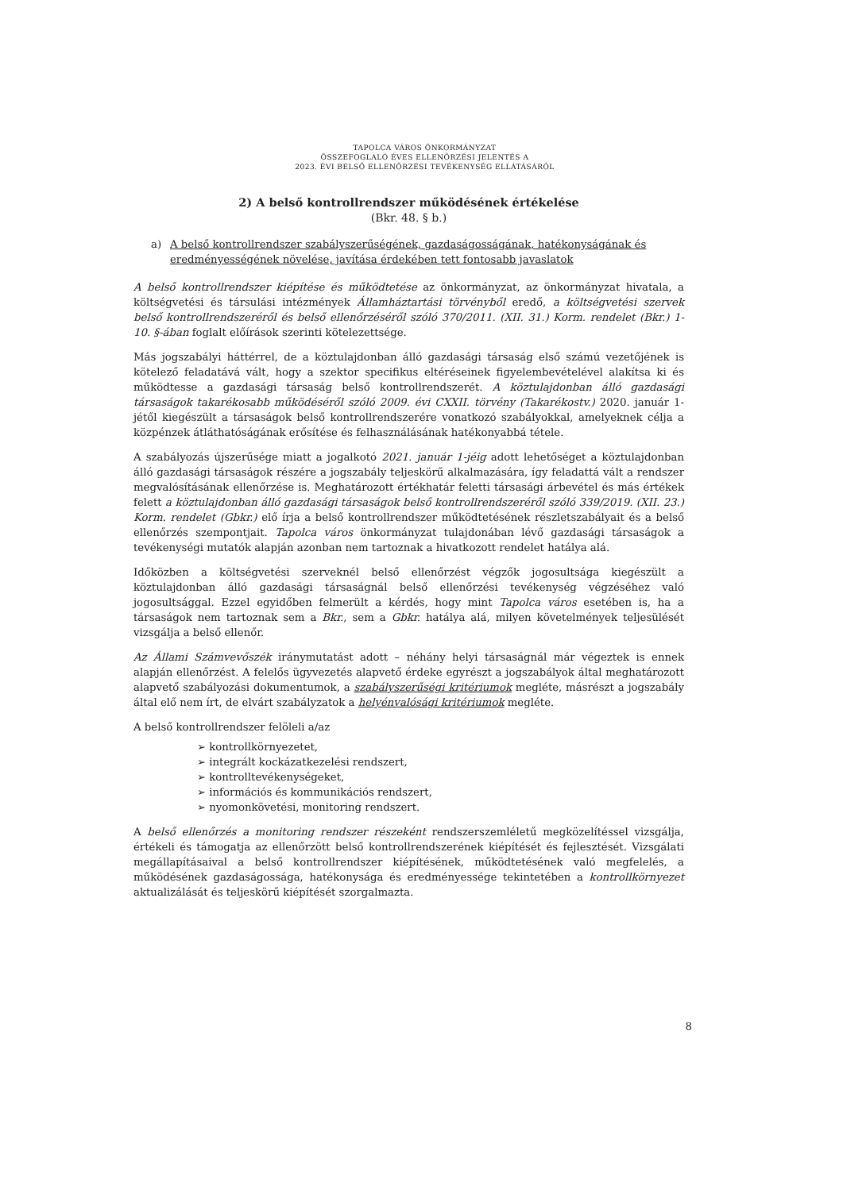TAPOLCA VÁROS ÖNKORMÁNYZAT
ÖSSZEFOGLALÓ ÉVES ELLENŐRZÉSI JELENTÉS A
2023. ÉVI BELSŐ ELLENŐRZÉSI TEVÉKENYSÉG ELLÁTÁSÁRÓL
2) A belső kontrollrendszer működésének értékelése
(Bkr. 48. § b.)
a) A belső kontrollrendszer szabályszerűségének, gazdaságosságának, hatékonyságának és eredményességének növelése, javítása érdekében tett fontosabb javaslatok
A belső kontrollrendszer kiépítése és működtetése az önkormányzat, az önkormányzat hivatala, a költségvetési és társulási intézmények Államháztartási törvényből eredő, a költségvetési szervek belső kontrollrendszeréről és belső ellenőrzéséről szóló 370/2011. (XII. 31.) Korm. rendelet (Bkr.) 1-10. §-ában foglalt előírások szerinti kötelezettsége.
Más jogszabályi háttérrel, de a köztulajdonban álló gazdasági társaság első számú vezetőjének is kötelező feladatává vált, hogy a szektor specifikus eltéréseinek figyelembevételével alakítsa ki és működtesse a gazdasági társaság belső kontrollrendszerét. A köztulajdonban álló gazdasági társaságok takarékosabb működéséről szóló 2009. évi CXXII. törvény (Takarékostv.) 2020. január 1-jétől kiegészült a társaságok belső kontrollrendszerére vonatkozó szabályokkal, amelyeknek célja a közpénzek átláthatóságának erősítése és felhasználásának hatékonyabbá tétele.
A szabályozás újszerűsége miatt a jogalkotó 2021. január 1-jéig adott lehetőséget a köztulajdonban álló gazdasági társaságok részére a jogszabály teljeskörű alkalmazására, így feladattá vált a rendszer megvalósításának ellenőrzése is. Meghatározott értékhatár feletti társasági árbevétel és más értékek felett a köztulajdonban álló gazdasági társaságok belső kontrollrendszeréről szóló 339/2019. (XII. 23.) Korm. rendelet (Gbkr.) elő írja a belső kontrollrendszer működtetésének részletszabályait és a belső ellenőrzés szempontjait. Tapolca város önkormányzat tulajdonában lévő gazdasági társaságok a tevékenységi mutatók alapján azonban nem tartoznak a hivatkozott rendelet hatálya alá.
Időközben a költségvetési szerveknél belső ellenőrzést végzők jogosultsága kiegészült a köztulajdonban álló gazdasági társaságnál belső ellenőrzési tevékenység végzéséhez való jogosultsággal. Ezzel egyidőben felmerült a kérdés, hogy mint Tapolca város esetében is, ha a társaságok nem tartoznak sem a Bkr., sem a Gbkr. hatálya alá, milyen követelmények teljesülését vizsgálja a belső ellenőr.
Az Állami Számvevőszék iránymutatást adott – néhány helyi társaságnál már végeztek is ennek alapján ellenőrzést. A felelős ügyvezetés alapvető érdeke egyrészt a jogszabályok által meghatározott alapvető szabályozási dokumentumok, a szabályszerűségi kritériumok megléte, másrészt a jogszabály által elő nem írt, de elvárt szabályzatok a helyénvalósági kritériumok megléte.
A belső kontrollrendszer felöleli a/az
➢ kontrollkörnyezetet,
➢ integrált kockázatkezelési rendszert,
➢ kontrolltevékenységeket,
➢ információs és kommunikációs rendszert,
➢ nyomonkövetési, monitoring rendszert.
A belső ellenőrzés a monitoring rendszer részeként rendszerszemléletű megközelítéssel vizsgálja, értékeli és támogatja az ellenőrzött belső kontrollrendszerének kiépítését és fejlesztését. Vizsgálati megállapításaival a belső kontrollrendszer kiépítésének, működtetésének való megfelelés, a működésének gazdaságossága, hatékonysága és eredményessége tekintetében a kontrollkörnyezet aktualizálását és teljeskörű kiépítését szorgalmazta.
8